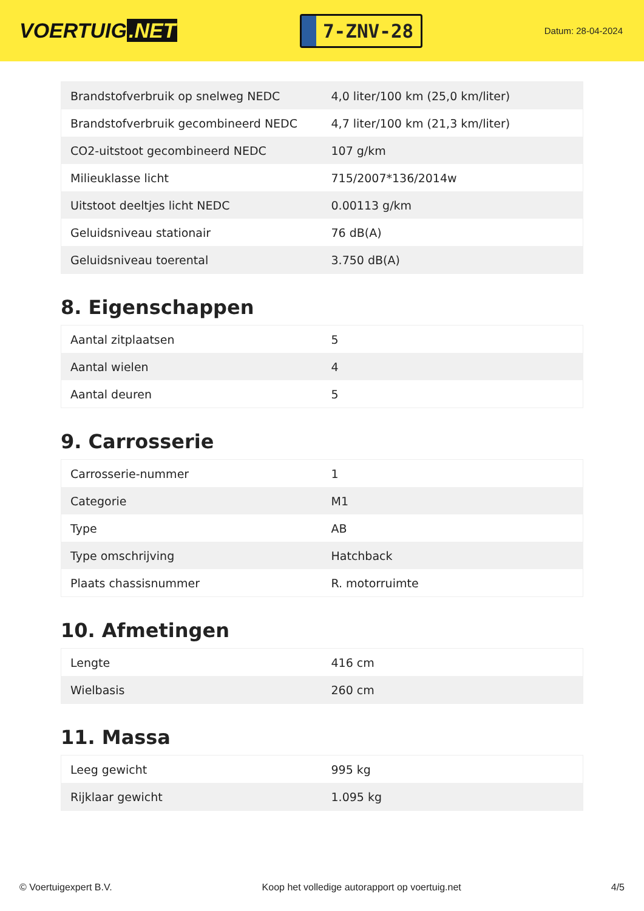VOERTUIG.NET
7-ZNV-28
Datum: 28-04-2024
| Brandstofverbruik op snelweg NEDC | 4,0 liter/100 km (25,0 km/liter) |
| Brandstofverbruik gecombineerd NEDC | 4,7 liter/100 km (21,3 km/liter) |
| CO2-uitstoot gecombineerd NEDC | 107 g/km |
| Milieuklasse licht | 715/2007*136/2014w |
| Uitstoot deeltjes licht NEDC | 0.00113 g/km |
| Geluidsniveau stationair | 76 dB(A) |
| Geluidsniveau toerental | 3.750 dB(A) |
8. Eigenschappen
| Aantal zitplaatsen | 5 |
| Aantal wielen | 4 |
| Aantal deuren | 5 |
9. Carrosserie
| Carrosserie-nummer | 1 |
| Categorie | M1 |
| Type | AB |
| Type omschrijving | Hatchback |
| Plaats chassisnummer | R. motorruimte |
10. Afmetingen
| Lengte | 416 cm |
| Wielbasis | 260 cm |
11. Massa
| Leeg gewicht | 995 kg |
| Rijklaar gewicht | 1.095 kg |
© Voertuigexpert B.V. Koop het volledige autorapport op voertuig.net 4/5